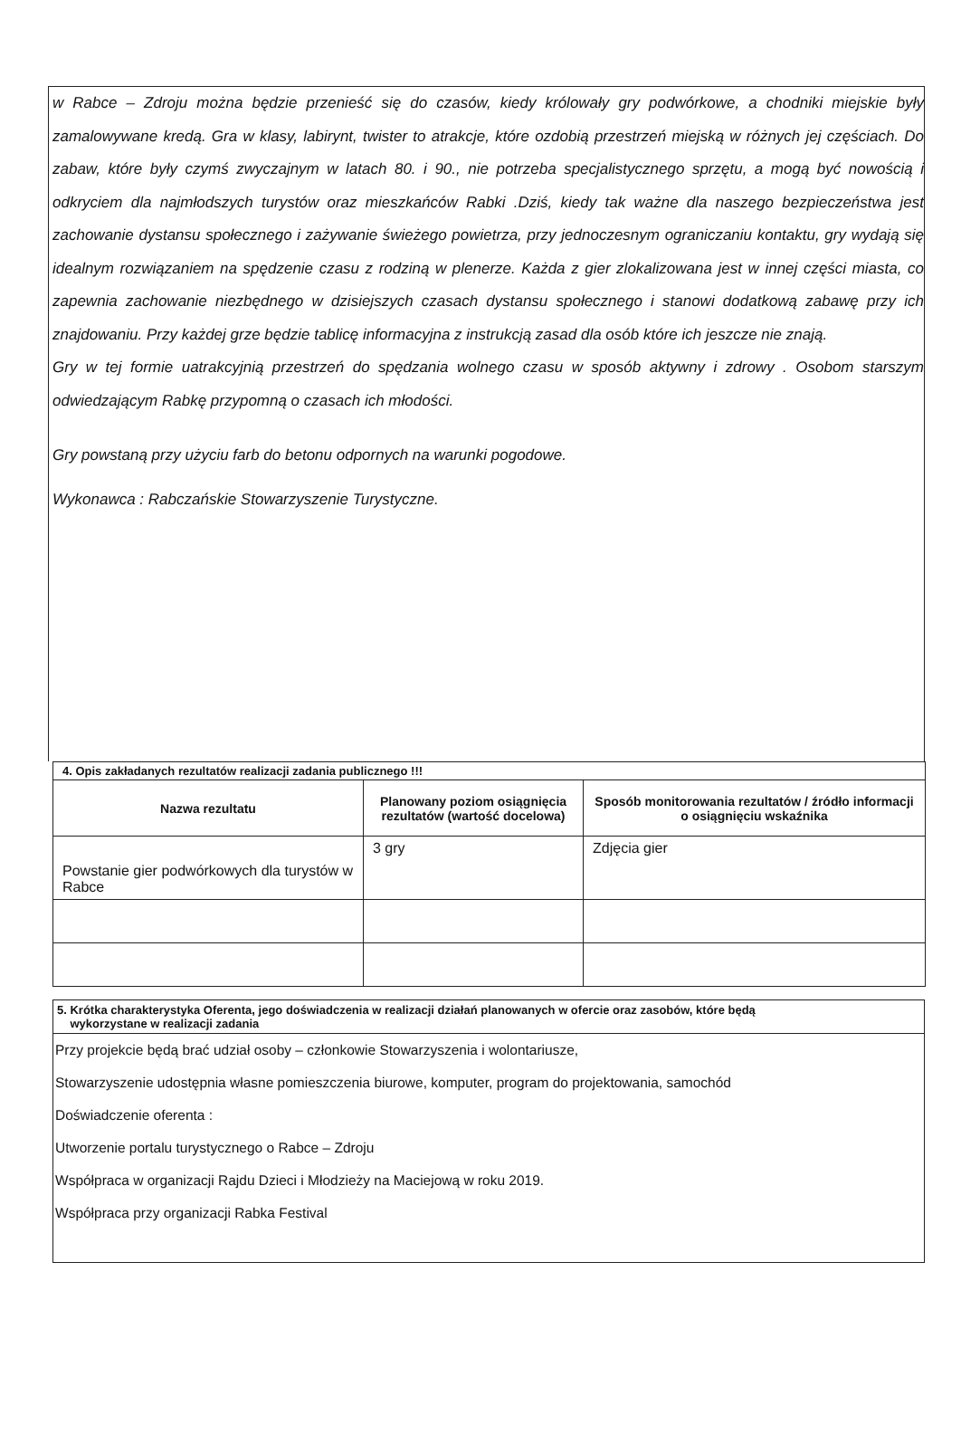w Rabce – Zdroju można będzie przenieść się do czasów, kiedy królowały gry podwórkowe, a chodniki miejskie były zamalowywane kredą. Gra w klasy, labirynt, twister to atrakcje, które ozdobią przestrzeń miejską w różnych jej częściach. Do zabaw, które były czymś zwyczajnym w latach 80. i 90., nie potrzeba specjalistycznego sprzętu, a mogą być nowością i odkryciem dla najmłodszych turystów oraz mieszkańców Rabki .Dziś, kiedy tak ważne dla naszego bezpieczeństwa jest zachowanie dystansu społecznego i zażywanie świeżego powietrza, przy jednoczesnym ograniczaniu kontaktu, gry wydają się idealnym rozwiązaniem na spędzenie czasu z rodziną w plenerze. Każda z gier zlokalizowana jest w innej części miasta, co zapewnia zachowanie niezbędnego w dzisiejszych czasach dystansu społecznego i stanowi dodatkową zabawę przy ich znajdowaniu. Przy każdej grze będzie tablicę informacyjna z instrukcją zasad dla osób które ich jeszcze nie znają.
Gry w tej formie uatrakcyjnią przestrzeń do spędzania wolnego czasu w sposób aktywny i zdrowy . Osobom starszym odwiedzającym Rabkę przypomną o czasach ich młodości.
Gry powstaną przy użyciu farb do betonu odpornych na warunki pogodowe.
Wykonawca : Rabczańskie Stowarzyszenie Turystyczne.
| 4. Opis zakładanych rezultatów realizacji zadania publicznego !!! | | |
| Nazwa rezultatu | Planowany poziom osiągnięcia rezultatów (wartość docelowa) | Sposób monitorowania rezultatów / źródło informacji o osiągnięciu wskaźnika |
| Powstanie gier podwórkowych dla turystów w Rabce | 3 gry | Zdjęcia gier |
5. Krótka charakterystyka Oferenta, jego doświadczenia w realizacji działań planowanych w ofercie oraz zasobów, które będą
wykorzystane w realizacji zadania
Przy projekcie będą brać udział osoby – członkowie Stowarzyszenia i wolontariusze,
Stowarzyszenie udostępnia własne pomieszczenia biurowe, komputer, program do projektowania, samochód
Doświadczenie oferenta :
Utworzenie portalu turystycznego o Rabce – Zdroju
Współpraca w organizacji Rajdu Dzieci i Młodzieży na Maciejową w roku 2019.
Współpraca przy organizacji Rabka Festival